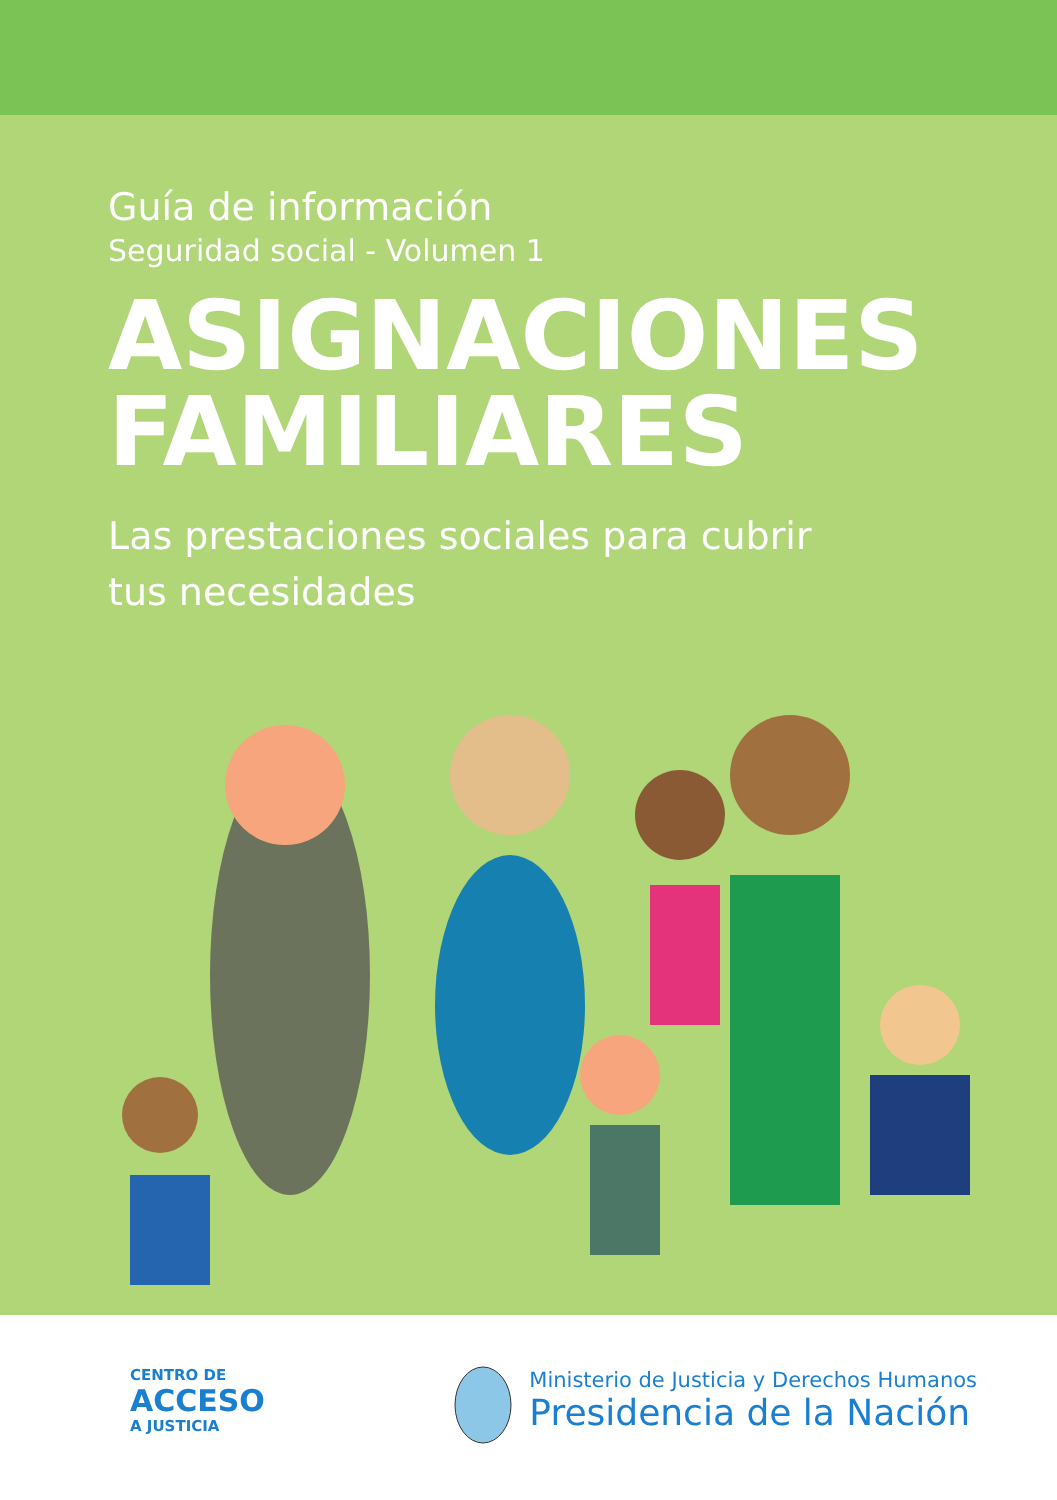Guía de información
Seguridad social - Volumen 1
ASIGNACIONES
FAMILIARES
Las prestaciones sociales para cubrir
tus necesidades
CENTRO DE
ACCESO
A JUSTICIA
Ministerio de Justicia y Derechos Humanos
Presidencia de la Nación